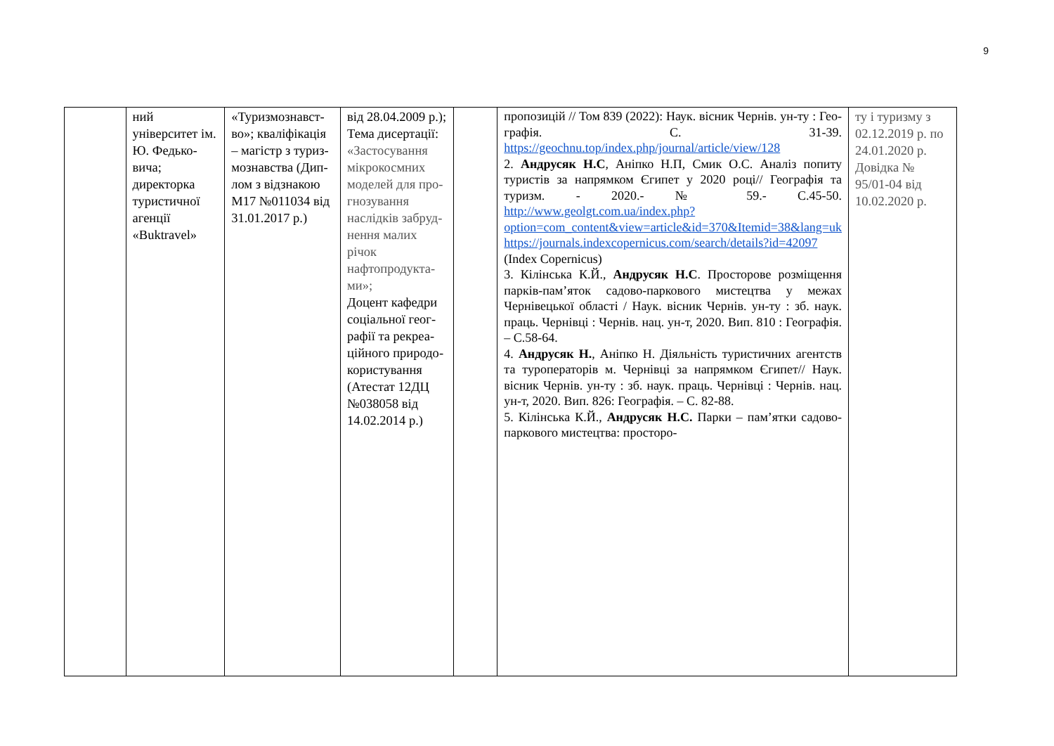9
| | ний університет ім. Ю. Федько­вича; директорка туристичної аге­нції «Buktravel» | «Туризмознавст­во»; кваліфікація – магістр з туриз­мознавства (Дип­лом з відзнакою М17 №011034 від 31.01.2017 р.) | від 28.04.2009 р.); Тема дисертації: «Застосування мікрокосмних моделей для про­гнозування наслідків забруд­нення малих річок нафтопродукта­ми»; Доцент кафедри соціальної геог­рафії та рекреа­ційного природо­користування (Атестат 12ДЦ №038058 від 14.02.2014 р.) | | пропозицій // Том 839 (2022): Наук. вісник Чернів. ун-ту : Гео­графія. С. 31-39. https://geochnu.top/index.php/journal/article/view/128 2. Андрусяк Н.С , Аніпко Н.П, Смик О.С. Аналіз попиту турис­тів за напрямком Єгипет у 2020 році// Географія та туризм. - 2020.- № 59.- С.45-50. http://www.geolgt.com.ua/index.php?option=com_content&view=article&id=370&Itemid=38&lang=uk https://journals.indexcopernicus.com/search/details?id=42097 (Index Copernicus) 3. Кілінська К.Й., Андрусяк Н.С . Просторове розміщення парків-пам’яток садово-паркового мистецтва у межах Чернівецької області / Наук. віс­ник Чернів. ун-ту : зб. наук. праць. Чернівці : Чернів. нац. ун-т, 2020. Вип. 810 : Географія. – С.58-64. 4. Андрусяк Н. , Аніпко Н. Дія­льність туристичних агентств та туроператорів м. Чернівці за на­прямком Єгипет// Наук. вісник Чернів. ун-ту : зб. наук. праць. Чернівці : Чернів. нац. ун-т, 2020. Вип. 826: Географія. – С. 82-88. 5. Кілінська К.Й., Андрусяк Н.С. Парки – пам’ятки садово-паркового мистецтва: просторо- | ту і туризму з 02.12.2019 р. по 24.01.2020 р. Довідка № 95/01-04 від 10.02.2020 р. |